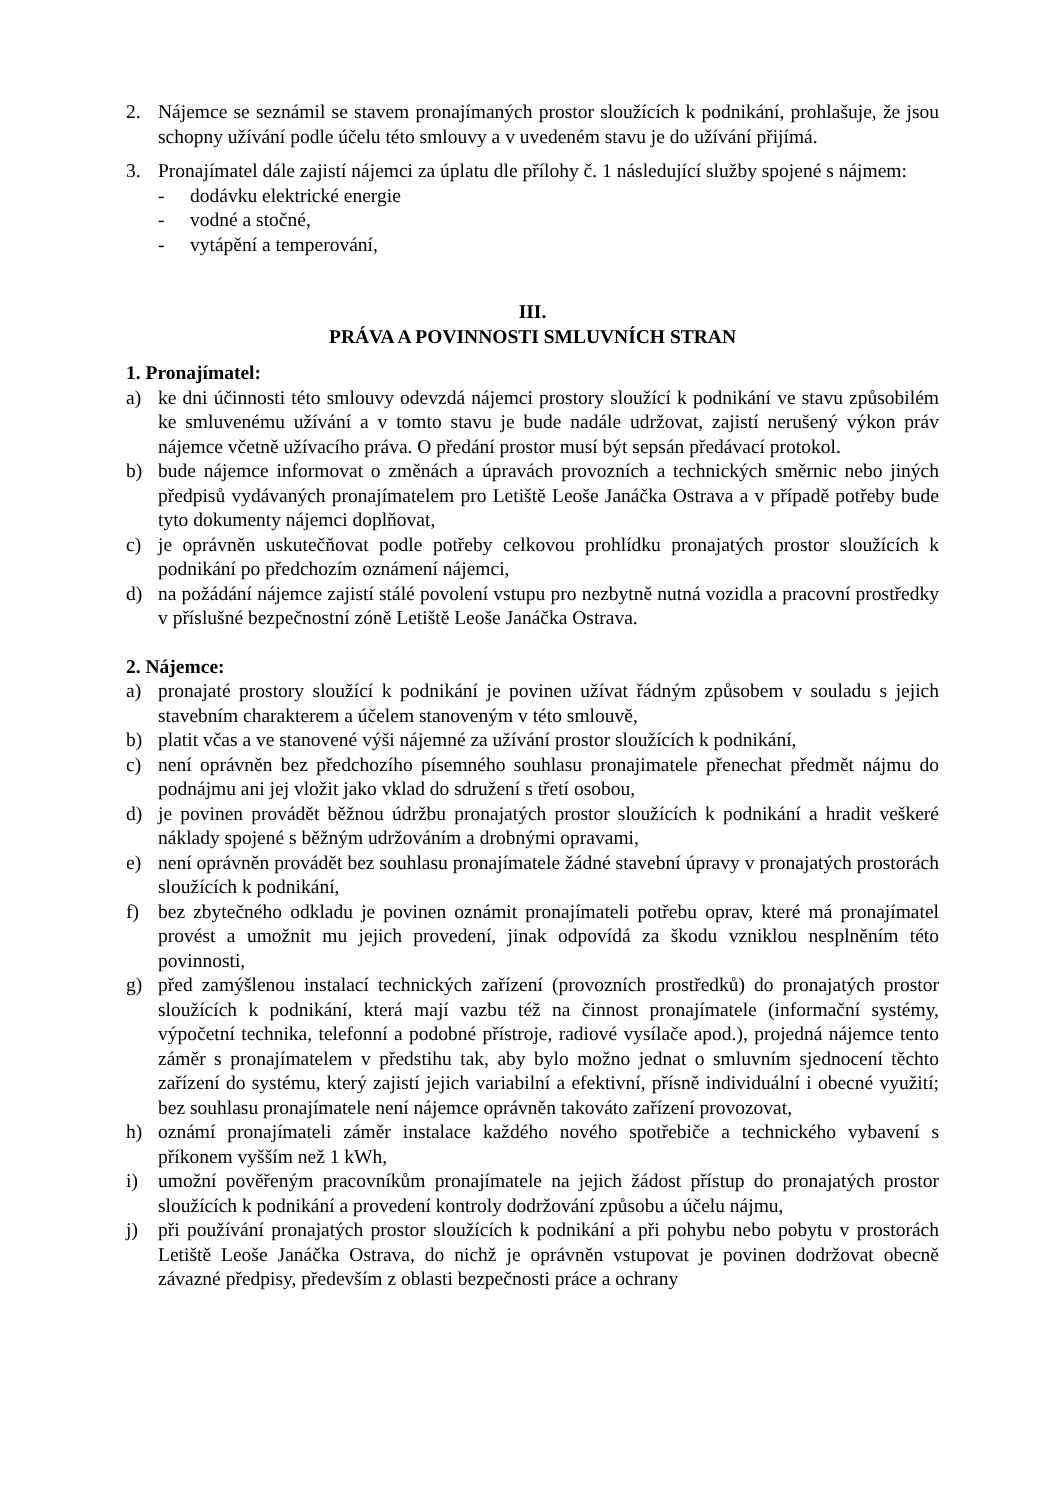2. Nájemce se seznámil se stavem pronajímaných prostor sloužících k podnikání, prohlašuje, že jsou schopny užívání podle účelu této smlouvy a v uvedeném stavu je do užívání přijímá.
3. Pronajímatel dále zajistí nájemci za úplatu dle přílohy č. 1 následující služby spojené s nájmem:
- dodávku elektrické energie
- vodné a stočné,
- vytápění a temperování,
III.
PRÁVA A POVINNOSTI SMLUVNÍCH STRAN
1. Pronajímatel:
a) ke dni účinnosti této smlouvy odevzdá nájemci prostory sloužící k podnikání ve stavu způsobilém ke smluvenému užívání a v tomto stavu je bude nadále udržovat, zajistí nerušený výkon práv nájemce včetně užívacího práva. O předání prostor musí být sepsán předávací protokol.
b) bude nájemce informovat o změnách a úpravách provozních a technických směrnic nebo jiných předpisů vydávaných pronajímatelem pro Letiště Leoše Janáčka Ostrava a v případě potřeby bude tyto dokumenty nájemci doplňovat,
c) je oprávněn uskutečňovat podle potřeby celkovou prohlídku pronajatých prostor sloužících k podnikání po předchozím oznámení nájemci,
d) na požádání nájemce zajistí stálé povolení vstupu pro nezbytně nutná vozidla a pracovní prostředky v příslušné bezpečnostní zóně Letiště Leoše Janáčka Ostrava.
2. Nájemce:
a) pronajaté prostory sloužící k podnikání je povinen užívat řádným způsobem v souladu s jejich stavebním charakterem a účelem stanoveným v této smlouvě,
b) platit včas a ve stanovené výši nájemné za užívání prostor sloužících k podnikání,
c) není oprávněn bez předchozího písemného souhlasu pronajimatele přenechat předmět nájmu do podnájmu ani jej vložit jako vklad do sdružení s třetí osobou,
d) je povinen provádět běžnou údržbu pronajatých prostor sloužících k podnikání a hradit veškeré náklady spojené s běžným udržováním a drobnými opravami,
e) není oprávněn provádět bez souhlasu pronajímatele žádné stavební úpravy v pronajatých prostorách sloužících k podnikání,
f) bez zbytečného odkladu je povinen oznámit pronajímateli potřebu oprav, které má pronajímatel provést a umožnit mu jejich provedení, jinak odpovídá za škodu vzniklou nesplněním této povinnosti,
g) před zamýšlenou instalací technických zařízení (provozních prostředků) do pronajatých prostor sloužících k podnikání, která mají vazbu též na činnost pronajímatele (informační systémy, výpočetní technika, telefonní a podobné přístroje, radiové vysílače apod.), projedná nájemce tento záměr s pronajímatelem v předstihu tak, aby bylo možno jednat o smluvním sjednocení těchto zařízení do systému, který zajistí jejich variabilní a efektivní, přísně individuální i obecné využití; bez souhlasu pronajímatele není nájemce oprávněn takováto zařízení provozovat,
h) oznámí pronajímateli záměr instalace každého nového spotřebiče a technického vybavení s příkonem vyšším než 1 kWh,
i) umožní pověřeným pracovníkům pronajímatele na jejich žádost přístup do pronajatých prostor sloužících k podnikání a provedení kontroly dodržování způsobu a účelu nájmu,
j) při používání pronajatých prostor sloužících k podnikání a při pohybu nebo pobytu v prostorách Letiště Leoše Janáčka Ostrava, do nichž je oprávněn vstupovat je povinen dodržovat obecně závazné předpisy, především z oblasti bezpečnosti práce a ochrany